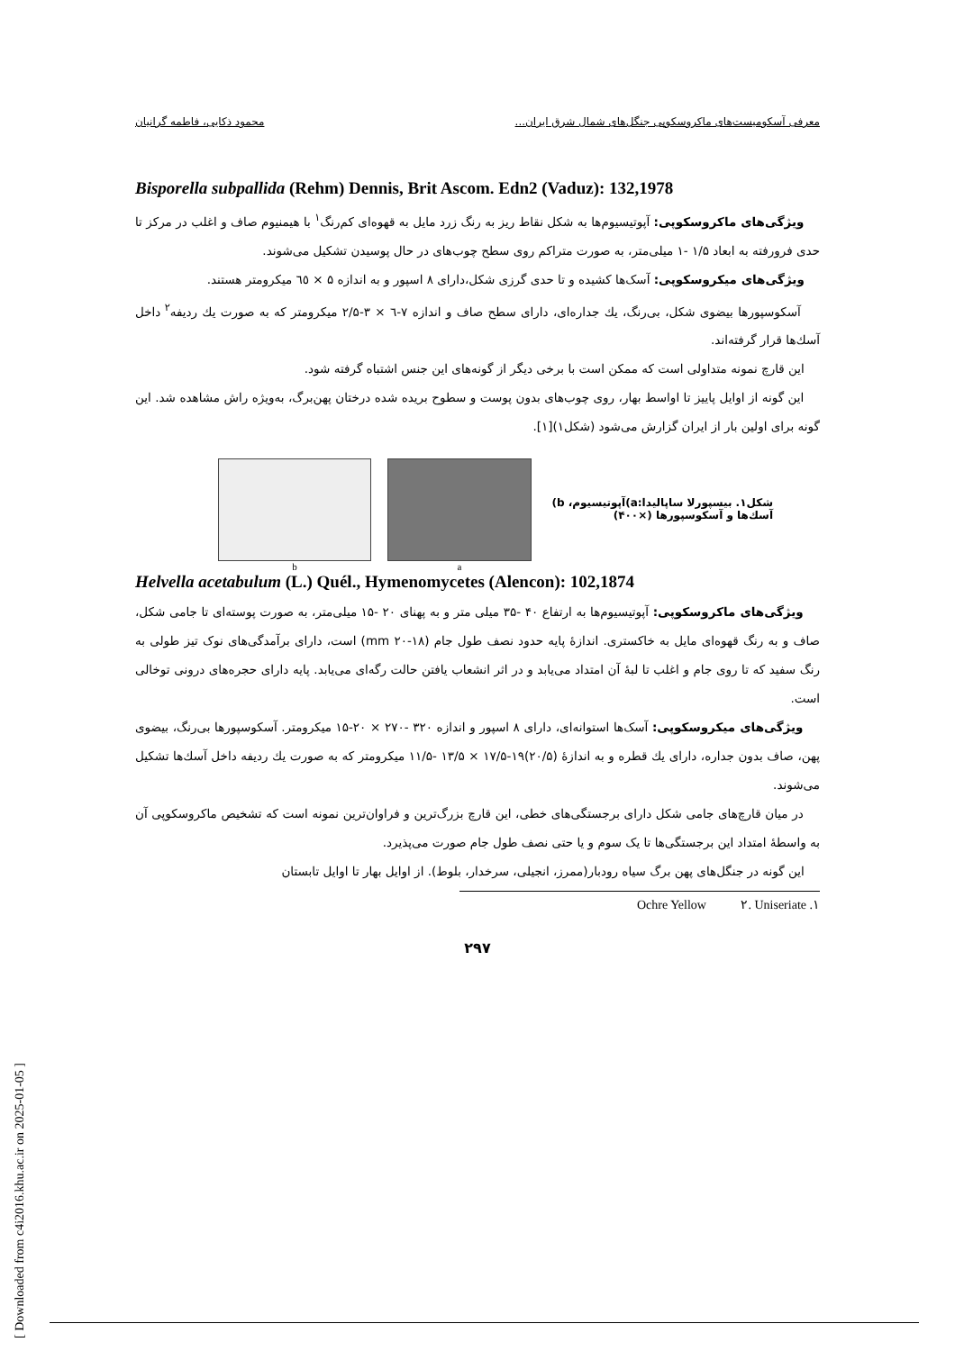معرفی آسکومیست‌های ماکروسکوپی جنگل‌های شمال شرق ایران... محمود ذکایی، فاطمه گرانیان
Bisporella subpallida (Rehm) Dennis, Brit Ascom. Edn2 (Vaduz): 132,1978
ویژگی‌های ماکروسکوپی: آپوتیسیوم‌ها به شکل نقاط ریز به رنگ زرد مایل به قهوه‌ای کم‌رنگ<sup>۱</sup> با هیمنیوم صاف و اغلب در مرکز تا حدی فرورفته به ابعاد ۱/۵ -۱ میلی‌متر، به صورت متراکم روی سطح چوب‌های در حال پوسیدن تشکیل می‌شوند.
ویژگی‌های میکروسکوپی: آسک‌ها کشیده و تا حدی گرزی شکل،دارای ۸ اسپور و به اندازه ۵ × ٦٥ میکرومتر هستند.
آسکوسپورها بیضوی شکل، بی‌رنگ، یك جداره‌ای، دارای سطح صاف و اندازه ۷-٦ × ۳-۲/۵ میکرومتر که به صورت یك ردیفه<sup>۲</sup> داخل آسك‌ها قرار گرفته‌اند.
این قارچ نمونه متداولی است که ممکن است با برخی دیگر از گونه‌های این جنس اشتباه گرفته شود.
این گونه از اوایل پاییز تا اواسط بهار، روی چوب‌های بدون پوست و سطوح بریده شده درختان پهن‌برگ، به‌ویژه راش مشاهده شد. این گونه برای اولین بار از ایران گزارش می‌شود (شکل۱)[۱].
b a
شکل۱. بیسپورلا ساپالیدا:a)آپوتیسیوم، b) آسك‌ها و آسکوسپورها (×۴۰۰)
Helvella acetabulum (L.) Quél., Hymenomycetes (Alencon): 102,1874
ویژگی‌های ماکروسکوپی: آپوتیسیوم‌ها به ارتفاع ۴۰ -۳۵ میلی متر و به پهنای ۲۰ -۱۵ میلی‌متر، به صورت پوسته‌ای تا جامی شکل، صاف و به رنگ قهوه‌ای مایل به خاکستری. اندازهٔ پایه حدود نصف طول جام (mm ۲۰-۱۸) است، دارای برآمدگی‌های نوک تیز طولی به رنگ سفید که تا روی جام و اغلب تا لبهٔ آن امتداد می‌یابد و در اثر انشعاب یافتن حالت رگه‌ای می‌یابد. پایه دارای حجره‌های درونی توخالی است.
ویژگی‌های میکروسکوپی: آسک‌ها استوانه‌ای، دارای ۸ اسپور و اندازه ۳۲۰ -۲۷۰ × ۲۰-۱۵ میکرومتر. آسکوسپورها بی‌رنگ، بیضوی پهن، صاف بدون جداره، دارای یك قطره و به اندازهٔ (۲۰/۵)۱۹-۱۷/۵ × ۱۳/۵ -۱۱/۵ میکرومتر که به صورت یك ردیفه داخل آسك‌ها تشکیل می‌شوند.
در میان قارچ‌های جامی شکل دارای برجستگی‌های خطی، این قارچ بزرگ‌ترین و فراوان‌ترین نمونه است که تشخیص ماکروسکوپی آن به واسطهٔ امتداد این برجستگی‌ها تا یک سوم و یا حتی نصف طول جام صورت می‌پذیرد.
این گونه در جنگل‌های پهن برگ سیاه رودبار(ممرز، انجیلی، سرخدار، بلوط). از اوایل بهار تا اوایل تابستان
۱. Ochre Yellow ۲. Uniseriate
۲۹۷
[ Downloaded from c4i2016.khu.ac.ir on 2025-01-05 ]